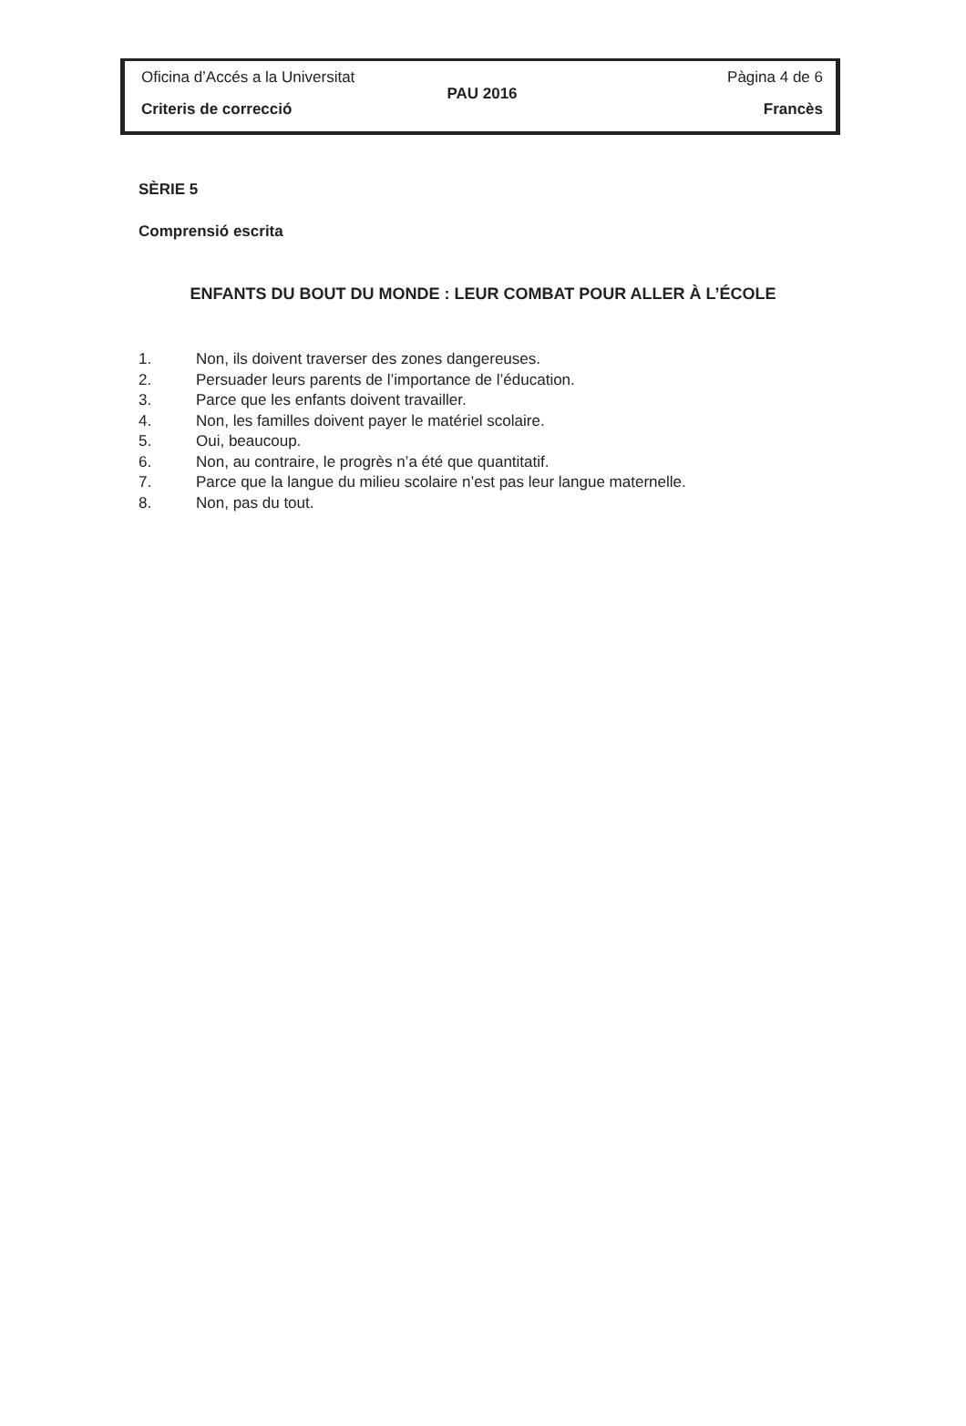Oficina d’Accés a la Universitat Pàgina 4 de 6
PAU 2016
Criteris de correcció Francès
SÈRIE 5
Comprensió escrita
ENFANTS DU BOUT DU MONDE : LEUR COMBAT POUR ALLER À L’ÉCOLE
1. Non, ils doivent traverser des zones dangereuses.
2. Persuader leurs parents de l’importance de l’éducation.
3. Parce que les enfants doivent travailler.
4. Non, les familles doivent payer le matériel scolaire.
5. Oui, beaucoup.
6. Non, au contraire, le progrès n’a été que quantitatif.
7. Parce que la langue du milieu scolaire n’est pas leur langue maternelle.
8. Non, pas du tout.